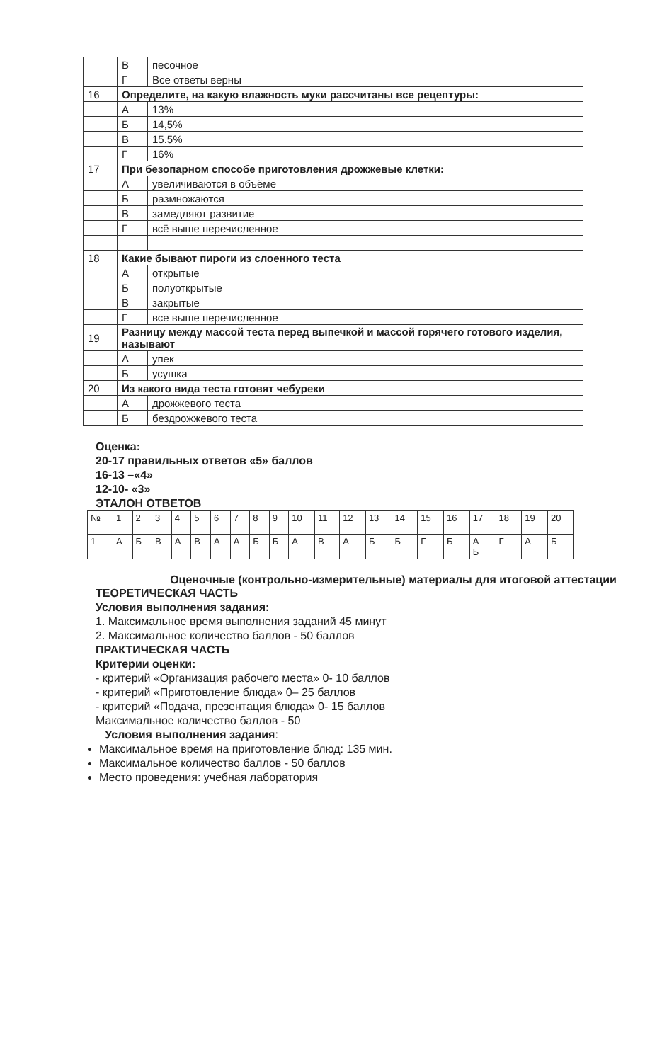| | В | песочное |
| | Г | Все ответы верны |
| 16 | Определите, на какую влажность муки рассчитаны все рецептуры: | |
| | А | 13% |
| | Б | 14,5% |
| | В | 15.5% |
| | Г | 16% |
| 17 | При безопарном способе приготовления дрожжевые клетки: | |
| | А | увеличиваются в объёме |
| | Б | размножаются |
| | В | замедляют развитие |
| | Г | всё выше перечисленное |
| 18 | Какие бывают пироги из слоенного теста | |
| | А | открытые |
| | Б | полуоткрытые |
| | В | закрытые |
| | Г | все выше перечисленное |
| 19 | Разницу между массой теста перед выпечкой и массой горячего готового изделия, называют | |
| | А | упек |
| | Б | усушка |
| 20 | Из какого вида теста готовят чебуреки | |
| | А | дрожжевого теста |
| | Б | бездрожжевого теста |
Оценка:
20-17 правильных ответов «5» баллов
16-13 –«4»
12-10- «3»
ЭТАЛОН ОТВЕТОВ
| № | 1 | 2 | 3 | 4 | 5 | 6 | 7 | 8 | 9 | 10 | 11 | 12 | 13 | 14 | 15 | 16 | 17 | 18 | 19 | 20 |
| --- | --- | --- | --- | --- | --- | --- | --- | --- | --- | --- | --- | --- | --- | --- | --- | --- | --- | --- | --- | --- |
| 1 | А | Б | В | А | В | А | А | Б | Б | А | В | А | Б | Б | Г | Б | А Б | Г | А | Б |
Оценочные (контрольно-измерительные) материалы для итоговой аттестации
ТЕОРЕТИЧЕСКАЯ ЧАСТЬ
Условия выполнения задания:
1. Максимальное время выполнения заданий 45 минут
2. Максимальное количество баллов - 50 баллов
ПРАКТИЧЕСКАЯ ЧАСТЬ
Критерии оценки:
- критерий «Организация рабочего места» 0- 10 баллов
- критерий «Приготовление блюда» 0– 25 баллов
- критерий «Подача, презентация блюда» 0- 15 баллов
Максимальное количество баллов - 50
Условия выполнения задания:
Максимальное время на приготовление блюд: 135 мин.
Максимальное количество баллов - 50 баллов
Место проведения: учебная лаборатория